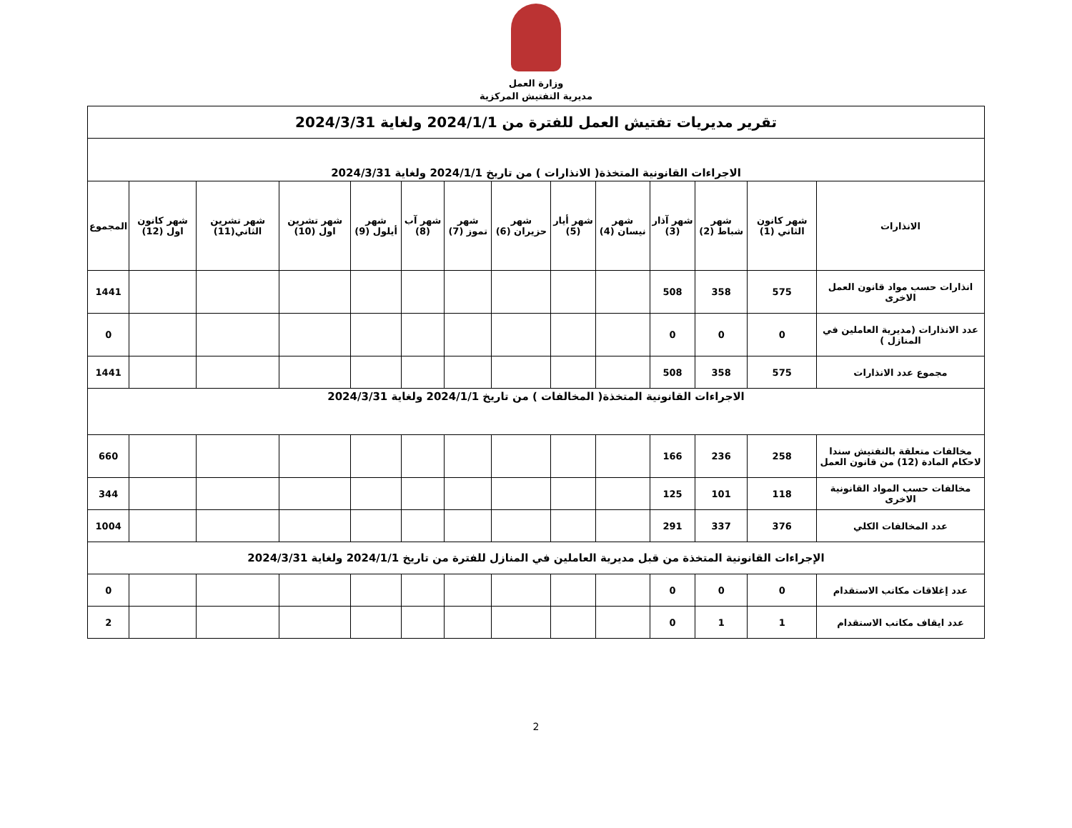وزارة العمل
مديرية التفتيش المركزية
| تقرير مديريات تفتيش العمل للفترة من 2024/1/1 ولغاية 2024/3/31 | | | | | | | | | | | | | |
| الاجراءات القانونية المتخذة( الانذارات ) من تاريخ 2024/1/1 ولغاية 2024/3/31 | | | | | | | | | | | | | |
| الانذارات | شهر كانون الثاني (1) | شهر شباط (2) | شهر آذار (3) | شهر نيسان (4) | شهر أيار (5) | شهر حزيران (6) | شهر تموز (7) | شهر آب (8) | شهر أيلول (9) | شهر تشرين اول (10) | شهر تشرين الثاني(11) | شهر كانون اول (12) | المجموع |
| انذارات حسب مواد قانون العمل الاخرى | 575 | 358 | 508 | | | | | | | | | | 1441 |
| عدد الانذارات (مديرية العاملين في المنازل ) | 0 | 0 | 0 | | | | | | | | | | 0 |
| مجموع عدد الانذارات | 575 | 358 | 508 | | | | | | | | | | 1441 |
| الاجراءات القانونية المتخذة( المخالفات ) من تاريخ 2024/1/1 ولغاية 2024/3/31 | | | | | | | | | | | | | |
| مخالفات متعلقة بالتفتيش سندا لاحكام المادة (12) من قانون العمل | 258 | 236 | 166 | | | | | | | | | | 660 |
| مخالفات حسب المواد القانونية الاخرى | 118 | 101 | 125 | | | | | | | | | | 344 |
| عدد المخالفات الكلي | 376 | 337 | 291 | | | | | | | | | | 1004 |
| الإجراءات القانونية المتخذة من قبل مديرية العاملين في المنازل للفترة من تاريخ 2024/1/1 ولغاية 2024/3/31 | | | | | | | | | | | | | |
| عدد إغلاقات مكاتب الاستقدام | 0 | 0 | 0 | | | | | | | | | | 0 |
| عدد ايقاف مكاتب الاستقدام | 1 | 1 | 0 | | | | | | | | | | 2 |
2